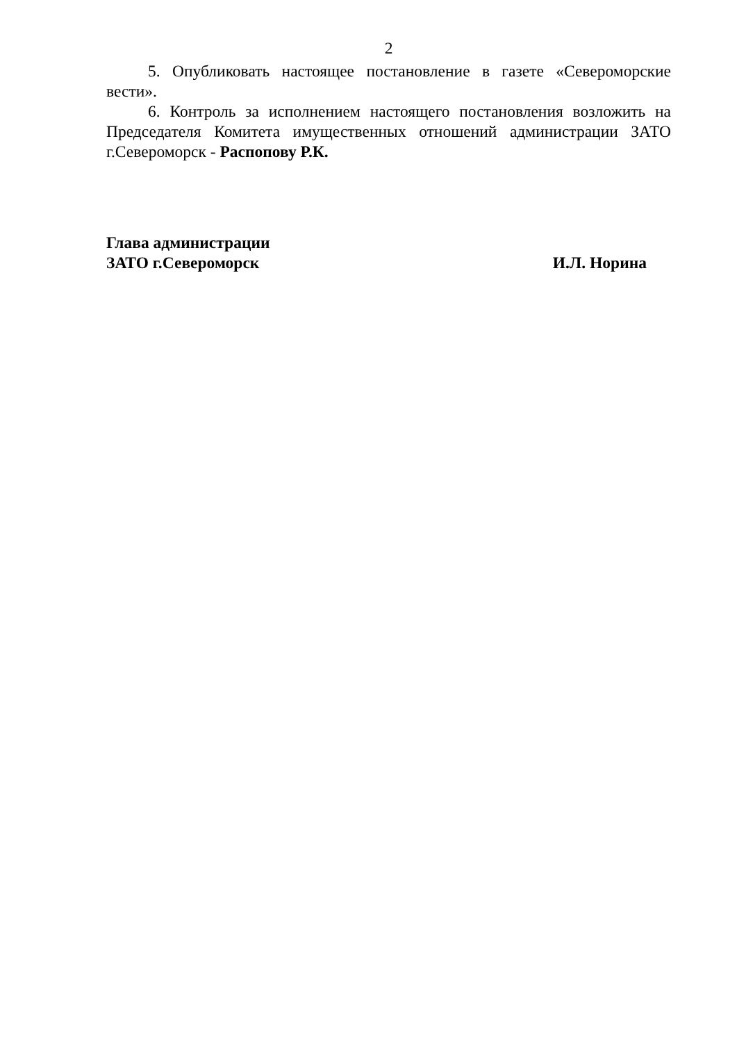2
5. Опубликовать настоящее постановление в газете «Североморские вести».
6. Контроль за исполнением настоящего постановления возложить на Председателя Комитета имущественных отношений администрации ЗАТО г.Североморск - Распопову Р.К.
Глава администрации
ЗАТО г.Североморск И.Л. Норина